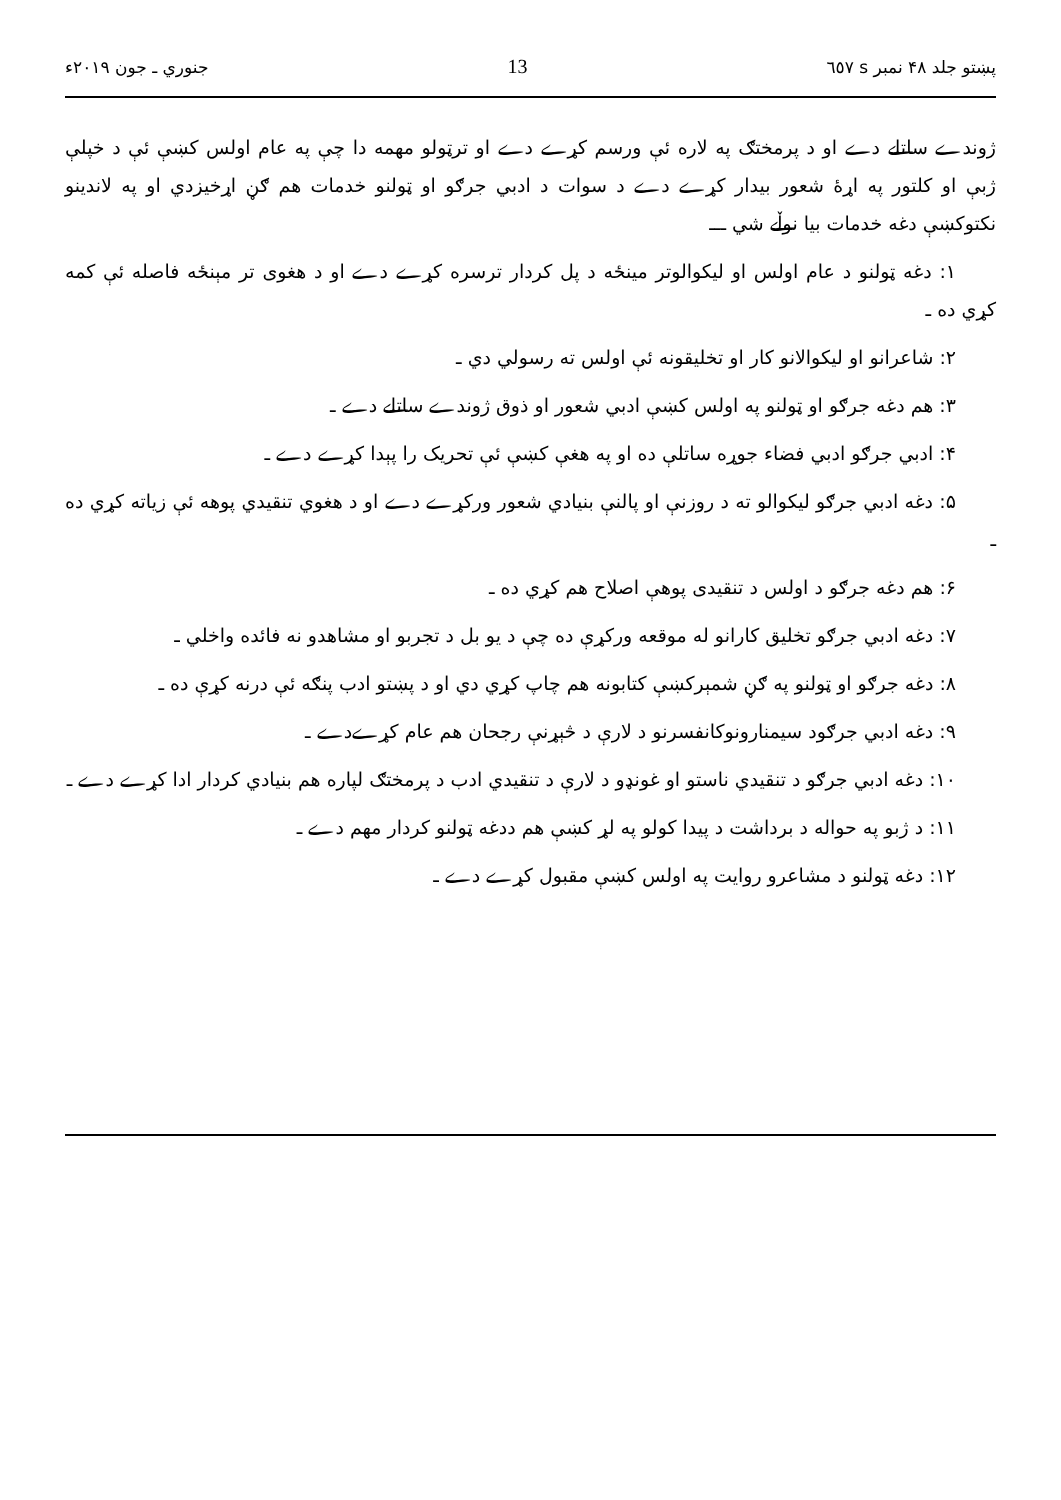پښتو جلد ۴۸ نمبر s ٦٥٧ 13 جنوري ـ جون ۲۰۱۹ء
ژوندے ساتلے دے او د پرمختګ په لاره ئې ورسم کړے دے او ترټولو مهمه دا چې په عام اولس کښې ئې د خپلې ژبې او کلتور په اړهٔ شعور بیدار کړے دے د سوات د ادبي جرګو او ټولنو خدمات هم ګڼ اړخیزدي او په لاندینو نکتوکښې دغه خدمات بیا نوڵے شي ـــ
۱: دغه ټولنو د عام اولس او لیکوالوتر مینځه د پل کردار ترسره کړے دے او د هغوی تر مېنځه فاصله ئې کمه کړي ده ـ
۲: شاعرانو او لیکوالانو کار او تخلیقونه ئې اولس ته رسولي دي ـ
۳: هم دغه جرګو او ټولنو په اولس کښې ادبي شعور او ذوق ژوندے ساتلے دے ـ
۴: ادبي جرګو ادبي فضاء جوړه ساتلې ده او په هغې کښې ئې تحریک را پېدا کړے دے ـ
۵: دغه ادبي جرګو لیکوالو ته د روزنې او پالنې بنیادي شعور ورکړے دے او د هغوي تنقیدي پوهه ئې زیاته کړي ده ـ
۶: هم دغه جرګو د اولس د تنقیدی پوهې اصلاح هم کړي ده ـ
۷: دغه ادبي جرګو تخلیق کارانو له موقعه ورکړې ده چې د یو بل د تجربو او مشاهدو نه فائده واخلي ـ
۸: دغه جرګو او ټولنو په ګڼ شمېرکښې کتابونه هم چاپ کړي دي او د پښتو ادب پنګه ئې درنه کړې ده ـ
۹: دغه ادبي جرګود سیمنارونوکانفسرنو د لارې د څېړنې رجحان هم عام کړےدے ـ
۱۰: دغه ادبي جرګو د تنقیدي ناستو او غونډو د لارې د تنقیدي ادب د پرمختګ لپاره هم بنیادي کردار ادا کړے دے ـ
۱۱: د ژبو په حواله د برداشت د پیدا کولو په لړ کښې هم ددغه ټولنو کردار مهم دے ـ
۱۲: دغه ټولنو د مشاعرو روایت په اولس کښې مقبول کړے دے ـ